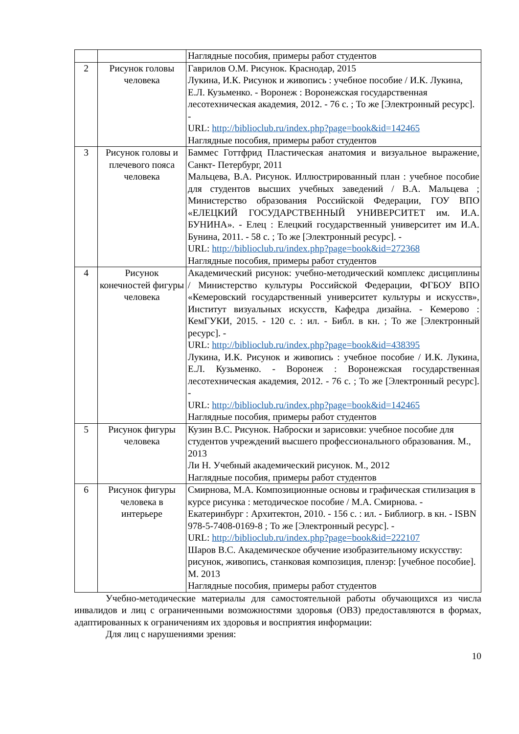| | | Наглядные пособия, примеры работ студентов |
| 2 | Рисунок головы человека | Гаврилов О.М. Рисунок. Краснодар, 2015 Лукина, И.К. Рисунок и живопись : учебное пособие / И.К. Лукина, Е.Л. Кузьменко. - Воронеж : Воронежская государственная лесотехническая академия, 2012. - 76 с. ; То же [Электронный ресурс]. - URL: http://biblioclub.ru/index.php?page=book&id=142465 Наглядные пособия, примеры работ студентов |
| 3 | Рисунок головы и плечевого пояса человека | Баммес Готтфрид Пластическая анатомия и визуальное выражение, Санкт- Петербург, 2011 Мальцева, В.А. Рисунок. Иллюстрированный план : учебное пособие для студентов высших учебных заведений / В.А. Мальцева ; Министерство образования Российской Федерации, ГОУ ВПО «ЕЛЕЦКИЙ ГОСУДАРСТВЕННЫЙ УНИВЕРСИТЕТ им. И.А. БУНИНА». - Елец : Елецкий государственный университет им И.А. Бунина, 2011. - 58 с. ; То же [Электронный ресурс]. - URL: http://biblioclub.ru/index.php?page=book&id=272368 Наглядные пособия, примеры работ студентов |
| 4 | Рисунок конечностей фигуры человека | Академический рисунок: учебно-методический комплекс дисциплины / Министерство культуры Российской Федерации, ФГБОУ ВПО «Кемеровский государственный университет культуры и искусств», Институт визуальных искусств, Кафедра дизайна. - Кемерово : КемГУКИ, 2015. - 120 с. : ил. - Библ. в кн. ; То же [Электронный ресурс]. - URL: http://biblioclub.ru/index.php?page=book&id=438395 Лукина, И.К. Рисунок и живопись : учебное пособие / И.К. Лукина, Е.Л. Кузьменко. - Воронеж : Воронежская государственная лесотехническая академия, 2012. - 76 с. ; То же [Электронный ресурс]. - URL: http://biblioclub.ru/index.php?page=book&id=142465 Наглядные пособия, примеры работ студентов |
| 5 | Рисунок фигуры человека | Кузин В.С. Рисунок. Наброски и зарисовки: учебное пособие для студентов учреждений высшего профессионального образования. М., 2013 Ли Н. Учебный академический рисунок. М., 2012 Наглядные пособия, примеры работ студентов |
| 6 | Рисунок фигуры человека в интерьере | Смирнова, М.А. Композиционные основы и графическая стилизация в курсе рисунка : методическое пособие / М.А. Смирнова. - Екатеринбург : Архитектон, 2010. - 156 с. : ил. - Библиогр. в кн. - ISBN 978-5-7408-0169-8 ; То же [Электронный ресурс]. - URL: http://biblioclub.ru/index.php?page=book&id=222107 Шаров В.С. Академическое обучение изобразительному искусству: рисунок, живопись, станковая композиция, пленэр: [учебное пособие]. М. 2013 Наглядные пособия, примеры работ студентов |
Учебно-методические материалы для самостоятельной работы обучающихся из числа инвалидов и лиц с ограниченными возможностями здоровья (ОВЗ) предоставляются в формах, адаптированных к ограничениям их здоровья и восприятия информации:
Для лиц с нарушениями зрения:
10